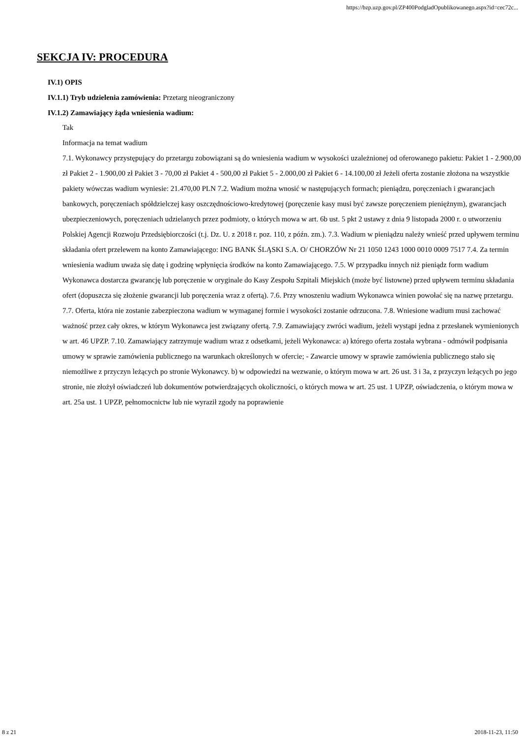https://bzp.uzp.gov.pl/ZP400PodgladOpublikowanego.aspx?id=cec72c...
SEKCJA IV: PROCEDURA
IV.1) OPIS
IV.1.1) Tryb udzielenia zamówienia: Przetarg nieograniczony
IV.1.2) Zamawiający żąda wniesienia wadium:
Tak
Informacja na temat wadium
7.1. Wykonawcy przystępujący do przetargu zobowiązani są do wniesienia wadium w wysokości uzależnionej od oferowanego pakietu: Pakiet 1 - 2.900,00 zł Pakiet 2 - 1.900,00 zł Pakiet 3 - 70,00 zł Pakiet 4 - 500,00 zł Pakiet 5 - 2.000,00 zł Pakiet 6 - 14.100,00 zł Jeżeli oferta zostanie złożona na wszystkie pakiety wówczas wadium wyniesie: 21.470,00 PLN 7.2. Wadium można wnosić w następujących formach; pieniądzu, poręczeniach i gwarancjach bankowych, poręczeniach spółdzielczej kasy oszczędnościowo-kredytowej (poręczenie kasy musi być zawsze poręczeniem pieniężnym), gwarancjach ubezpieczeniowych, poręczeniach udzielanych przez podmioty, o których mowa w art. 6b ust. 5 pkt 2 ustawy z dnia 9 listopada 2000 r. o utworzeniu Polskiej Agencji Rozwoju Przedsiębiorczości (t.j. Dz. U. z 2018 r. poz. 110, z późn. zm.). 7.3. Wadium w pieniądzu należy wnieść przed upływem terminu składania ofert przelewem na konto Zamawiającego: ING BANK ŚLĄSKI S.A. O/ CHORZÓW Nr 21 1050 1243 1000 0010 0009 7517 7.4. Za termin wniesienia wadium uważa się datę i godzinę wpłynięcia środków na konto Zamawiającego. 7.5. W przypadku innych niż pieniądz form wadium Wykonawca dostarcza gwarancję lub poręczenie w oryginale do Kasy Zespołu Szpitali Miejskich (może być listowne) przed upływem terminu składania ofert (dopuszcza się złożenie gwarancji lub poręczenia wraz z ofertą). 7.6. Przy wnoszeniu wadium Wykonawca winien powołać się na nazwę przetargu. 7.7. Oferta, która nie zostanie zabezpieczona wadium w wymaganej formie i wysokości zostanie odrzucona. 7.8. Wniesione wadium musi zachować ważność przez cały okres, w którym Wykonawca jest związany ofertą. 7.9. Zamawiający zwróci wadium, jeżeli wystąpi jedna z przesłanek wymienionych w art. 46 UPZP. 7.10. Zamawiający zatrzymuje wadium wraz z odsetkami, jeżeli Wykonawca: a) którego oferta została wybrana - odmówił podpisania umowy w sprawie zamówienia publicznego na warunkach określonych w ofercie; - Zawarcie umowy w sprawie zamówienia publicznego stało się niemożliwe z przyczyn leżących po stronie Wykonawcy. b) w odpowiedzi na wezwanie, o którym mowa w art. 26 ust. 3 i 3a, z przyczyn leżących po jego stronie, nie złożył oświadczeń lub dokumentów potwierdzających okoliczności, o których mowa w art. 25 ust. 1 UPZP, oświadczenia, o którym mowa w art. 25a ust. 1 UPZP, pełnomocnictw lub nie wyraził zgody na poprawienie
8 z 21 2018-11-23, 11:50